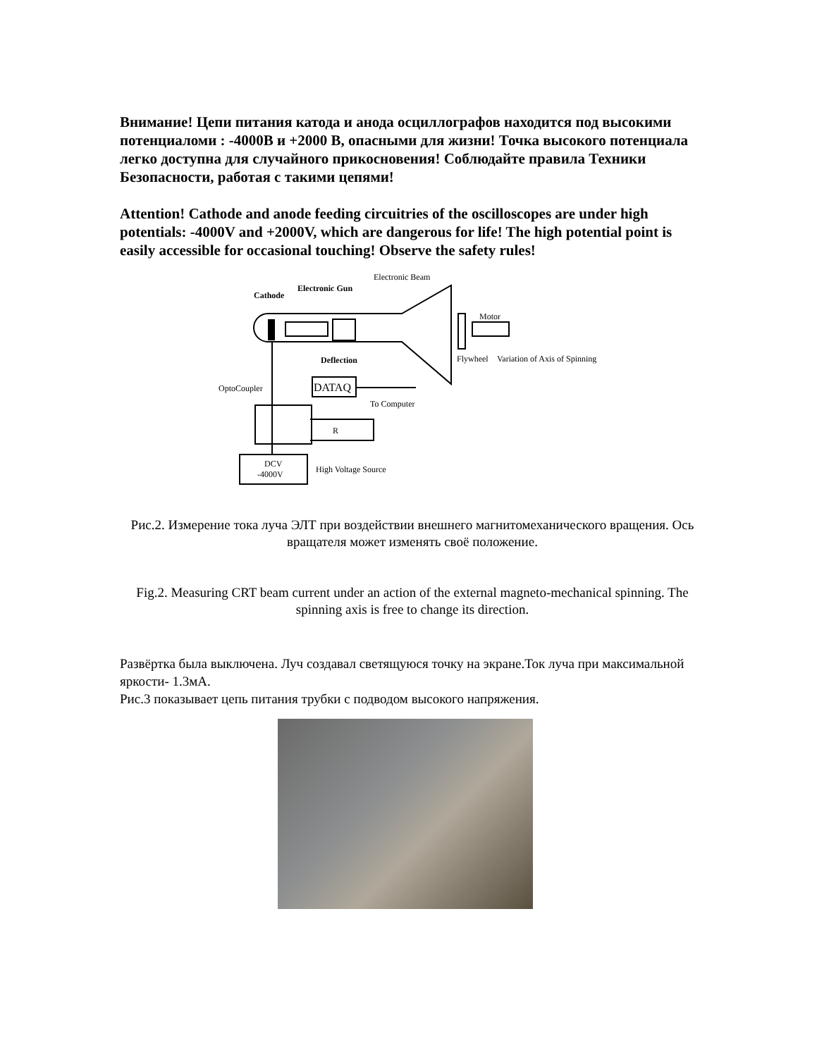Внимание! Цепи питания катода и анода осциллографов находится под высокими потенциаломи : -4000В и +2000 В, опасными для жизни! Точка высокого потенциала легко доступна для случайного прикосновения! Соблюдайте правила Техники Безопасности, работая с такими цепями!
Attention! Cathode and anode feeding circuitries of the oscilloscopes are under high potentials: -4000V and +2000V, which are dangerous for life! The high potential point is easily accessible for occasional touching! Observe the safety rules!
Electronic Beam
Cathode
Electronic Gun
Motor
Deflection
Flywheel
Variation of Axis of Spinning
OptoCoupler
DATAQ
To Computer
R
DCV
-4000V
High Voltage Source
Рис.2. Измерение тока луча ЭЛТ при воздействии внешнего магнитомеханического вращения. Ось вращателя может изменять своё положение.
Fig.2. Measuring CRT beam current under an action of the external magneto-mechanical spinning. The spinning axis is free to change its direction.
Развёртка была выключена. Луч создавал светящуюся точку на экране.Ток луча при максимальной яркости- 1.3мА.
Рис.3 показывает цепь питания трубки с подводом высокого напряжения.